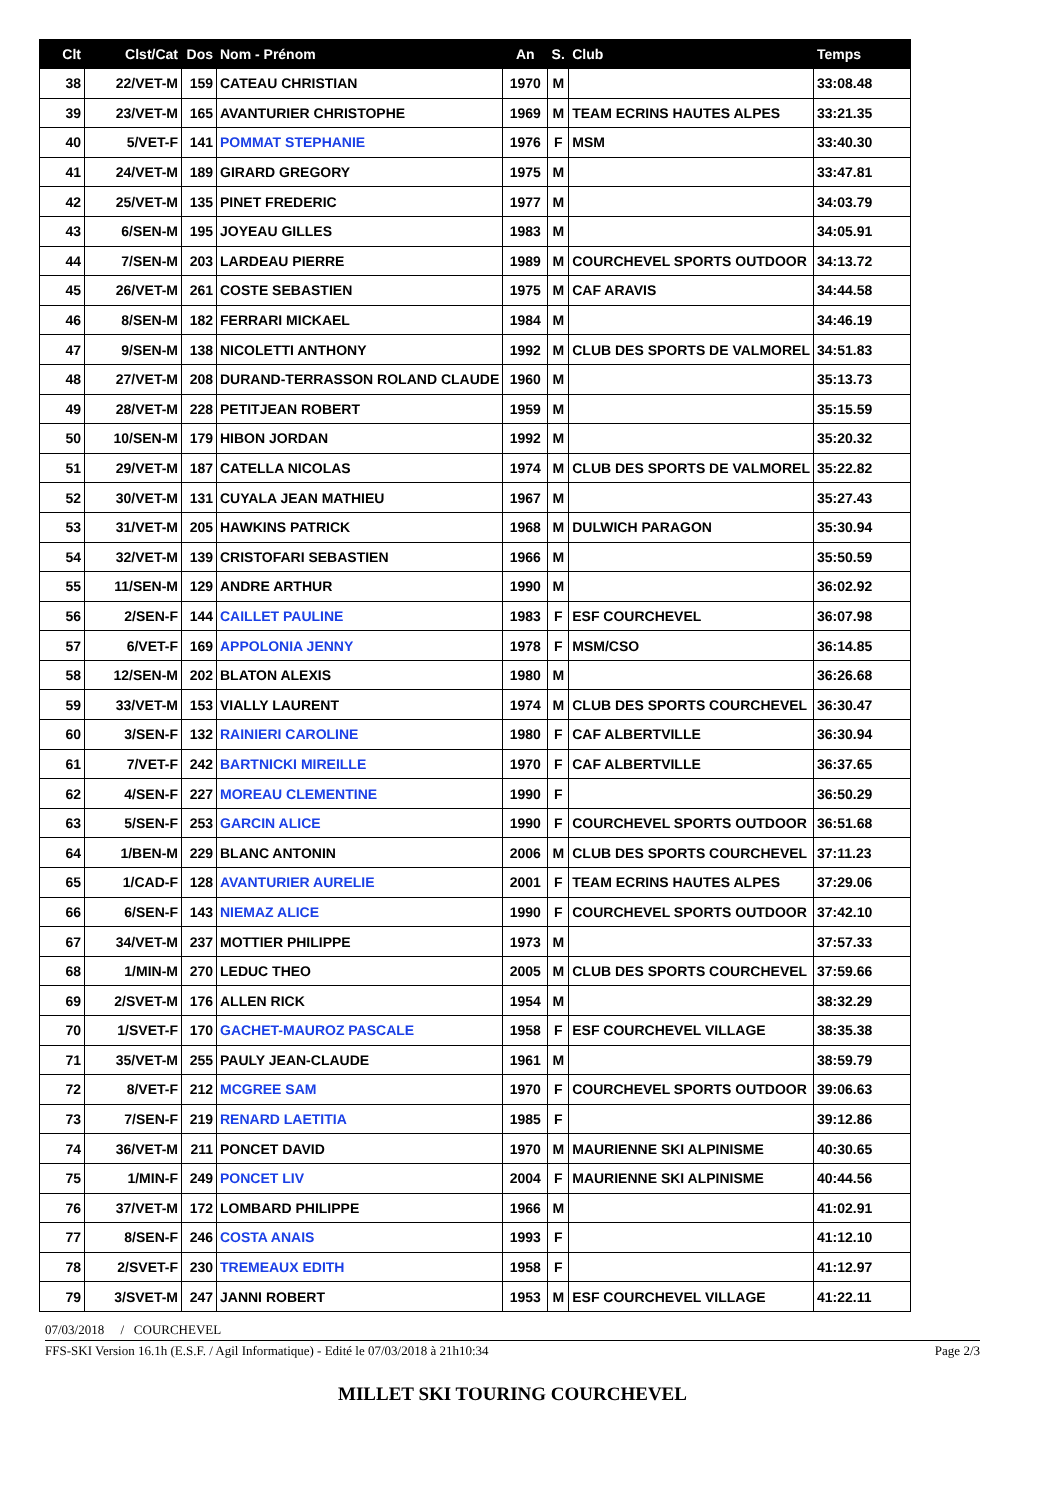| Clt | Clst/Cat | Dos | Nom - Prénom | An | S. | Club | Temps |
| --- | --- | --- | --- | --- | --- | --- | --- |
| 38 | 22/VET-M | 159 | CATEAU CHRISTIAN | 1970 | M | | 33:08.48 |
| 39 | 23/VET-M | 165 | AVANTURIER CHRISTOPHE | 1969 | M | TEAM ECRINS HAUTES ALPES | 33:21.35 |
| 40 | 5/VET-F | 141 | POMMAT STEPHANIE | 1976 | F | MSM | 33:40.30 |
| 41 | 24/VET-M | 189 | GIRARD GREGORY | 1975 | M | | 33:47.81 |
| 42 | 25/VET-M | 135 | PINET FREDERIC | 1977 | M | | 34:03.79 |
| 43 | 6/SEN-M | 195 | JOYEAU GILLES | 1983 | M | | 34:05.91 |
| 44 | 7/SEN-M | 203 | LARDEAU PIERRE | 1989 | M | COURCHEVEL SPORTS OUTDOOR | 34:13.72 |
| 45 | 26/VET-M | 261 | COSTE SEBASTIEN | 1975 | M | CAF ARAVIS | 34:44.58 |
| 46 | 8/SEN-M | 182 | FERRARI MICKAEL | 1984 | M | | 34:46.19 |
| 47 | 9/SEN-M | 138 | NICOLETTI ANTHONY | 1992 | M | CLUB DES SPORTS DE VALMOREL | 34:51.83 |
| 48 | 27/VET-M | 208 | DURAND-TERRASSON ROLAND CLAUDE | 1960 | M | | 35:13.73 |
| 49 | 28/VET-M | 228 | PETITJEAN ROBERT | 1959 | M | | 35:15.59 |
| 50 | 10/SEN-M | 179 | HIBON JORDAN | 1992 | M | | 35:20.32 |
| 51 | 29/VET-M | 187 | CATELLA NICOLAS | 1974 | M | CLUB DES SPORTS DE VALMOREL | 35:22.82 |
| 52 | 30/VET-M | 131 | CUYALA JEAN MATHIEU | 1967 | M | | 35:27.43 |
| 53 | 31/VET-M | 205 | HAWKINS PATRICK | 1968 | M | DULWICH PARAGON | 35:30.94 |
| 54 | 32/VET-M | 139 | CRISTOFARI SEBASTIEN | 1966 | M | | 35:50.59 |
| 55 | 11/SEN-M | 129 | ANDRE ARTHUR | 1990 | M | | 36:02.92 |
| 56 | 2/SEN-F | 144 | CAILLET PAULINE | 1983 | F | ESF COURCHEVEL | 36:07.98 |
| 57 | 6/VET-F | 169 | APPOLONIA JENNY | 1978 | F | MSM/CSO | 36:14.85 |
| 58 | 12/SEN-M | 202 | BLATON ALEXIS | 1980 | M | | 36:26.68 |
| 59 | 33/VET-M | 153 | VIALLY LAURENT | 1974 | M | CLUB DES SPORTS COURCHEVEL | 36:30.47 |
| 60 | 3/SEN-F | 132 | RAINIERI CAROLINE | 1980 | F | CAF ALBERTVILLE | 36:30.94 |
| 61 | 7/VET-F | 242 | BARTNICKI MIREILLE | 1970 | F | CAF ALBERTVILLE | 36:37.65 |
| 62 | 4/SEN-F | 227 | MOREAU CLEMENTINE | 1990 | F | | 36:50.29 |
| 63 | 5/SEN-F | 253 | GARCIN ALICE | 1990 | F | COURCHEVEL SPORTS OUTDOOR | 36:51.68 |
| 64 | 1/BEN-M | 229 | BLANC ANTONIN | 2006 | M | CLUB DES SPORTS COURCHEVEL | 37:11.23 |
| 65 | 1/CAD-F | 128 | AVANTURIER AURELIE | 2001 | F | TEAM ECRINS HAUTES ALPES | 37:29.06 |
| 66 | 6/SEN-F | 143 | NIEMAZ ALICE | 1990 | F | COURCHEVEL SPORTS OUTDOOR | 37:42.10 |
| 67 | 34/VET-M | 237 | MOTTIER PHILIPPE | 1973 | M | | 37:57.33 |
| 68 | 1/MIN-M | 270 | LEDUC THEO | 2005 | M | CLUB DES SPORTS COURCHEVEL | 37:59.66 |
| 69 | 2/SVET-M | 176 | ALLEN RICK | 1954 | M | | 38:32.29 |
| 70 | 1/SVET-F | 170 | GACHET-MAUROZ PASCALE | 1958 | F | ESF COURCHEVEL VILLAGE | 38:35.38 |
| 71 | 35/VET-M | 255 | PAULY JEAN-CLAUDE | 1961 | M | | 38:59.79 |
| 72 | 8/VET-F | 212 | MCGREE SAM | 1970 | F | COURCHEVEL SPORTS OUTDOOR | 39:06.63 |
| 73 | 7/SEN-F | 219 | RENARD LAETITIA | 1985 | F | | 39:12.86 |
| 74 | 36/VET-M | 211 | PONCET DAVID | 1970 | M | MAURIENNE SKI ALPINISME | 40:30.65 |
| 75 | 1/MIN-F | 249 | PONCET LIV | 2004 | F | MAURIENNE SKI ALPINISME | 40:44.56 |
| 76 | 37/VET-M | 172 | LOMBARD PHILIPPE | 1966 | M | | 41:02.91 |
| 77 | 8/SEN-F | 246 | COSTA ANAIS | 1993 | F | | 41:12.10 |
| 78 | 2/SVET-F | 230 | TREMEAUX EDITH | 1958 | F | | 41:12.97 |
| 79 | 3/SVET-M | 247 | JANNI ROBERT | 1953 | M | ESF COURCHEVEL VILLAGE | 41:22.11 |
07/03/2018 / COURCHEVEL
FFS-SKI Version 16.1h (E.S.F. / Agil Informatique) - Edité le 07/03/2018 à 21h10:34 Page 2/3
MILLET SKI TOURING COURCHEVEL